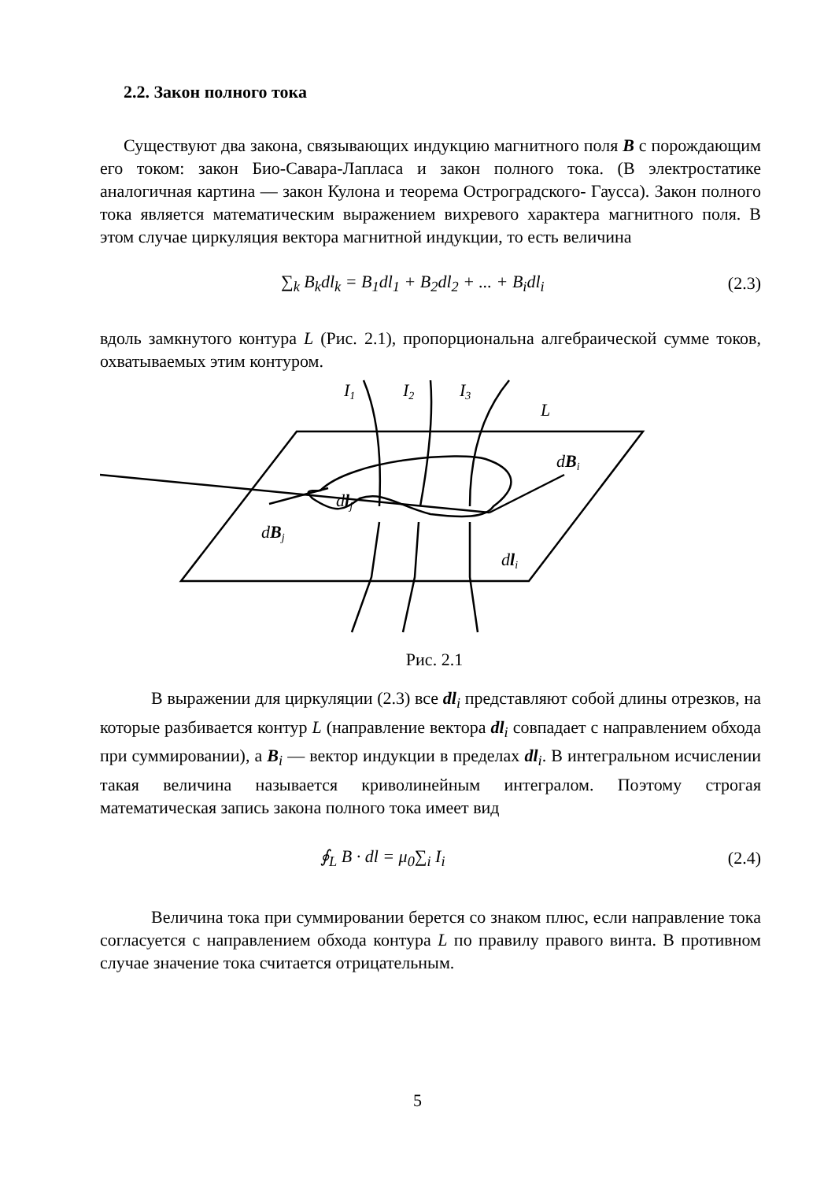2.2. Закон полного тока
Существуют два закона, связывающих индукцию магнитного поля B с порождающим его током: закон Био-Савара-Лапласа и закон полного тока. (В электростатике аналогичная картина — закон Кулона и теорема Остроградского- Гаусса). Закон полного тока является математическим выражением вихревого характера магнитного поля. В этом случае циркуляция вектора магнитной индукции, то есть величина
∑<sub>k</sub> B<sub>k</sub>dl<sub>k</sub> = B<sub>1</sub>dl<sub>1</sub> + B<sub>2</sub>dl<sub>2</sub> + ... + B<sub>i</sub>dl<sub>i</sub> (2.3)
вдоль замкнутого контура L (Рис. 2.1), пропорциональна алгебраической сумме токов, охватываемых этим контуром.
I1
I2
I3
L
dBi
dlj
dBj
dli
Рис. 2.1
В выражении для циркуляции (2.3) все dl<sub>i</sub> представляют собой длины отрезков, на которые разбивается контур L (направление вектора dl<sub>i</sub> совпадает с направлением обхода при суммировании), а B<sub>i</sub> — вектор индукции в пределах dl<sub>i</sub>. В интегральном исчислении такая величина называется криволинейным интегралом. Поэтому строгая математическая запись закона полного тока имеет вид
∮<sub>L</sub> B · dl = μ<sub>0</sub>∑<sub>i</sub> I<sub>i</sub> (2.4)
Величина тока при суммировании берется со знаком плюс, если направление тока согласуется с направлением обхода контура L по правилу правого винта. В противном случае значение тока считается отрицательным.
5